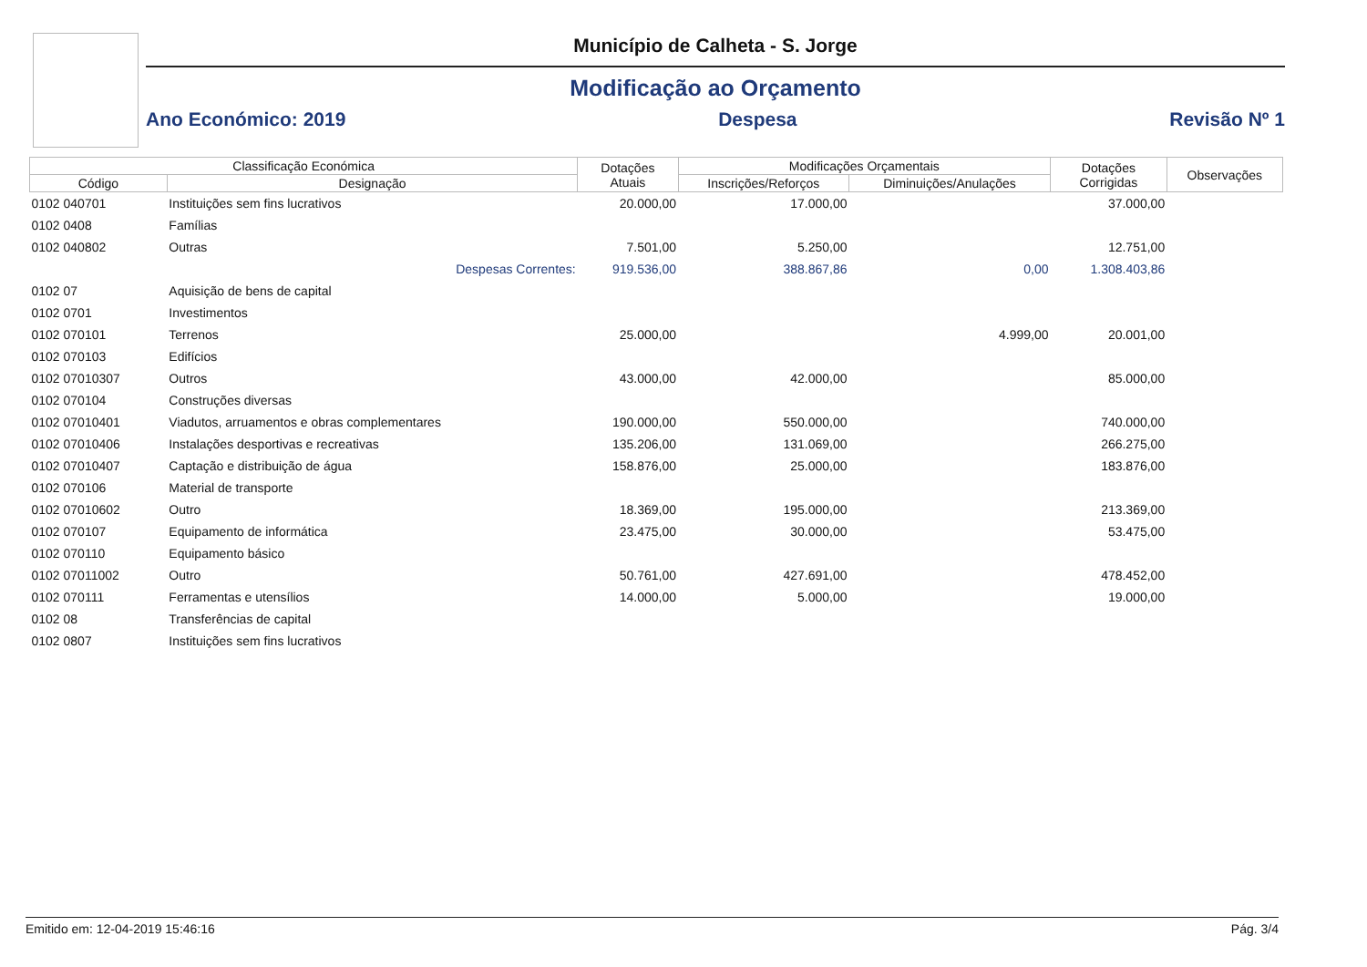Município de Calheta - S. Jorge
Modificação ao Orçamento
Ano Económico: 2019 Despesa Revisão Nº 1
| Classificação Económica | | Dotações Atuais | Modificações Orçamentais | | Dotações Corrigidas | Observações |
| --- | --- | --- | --- | --- | --- | --- |
| Código | Designação | | Inscrições/Reforços | Diminuições/Anulações | | |
| 0102 040701 | Instituições sem fins lucrativos | 20.000,00 | 17.000,00 | | 37.000,00 | |
| 0102 0408 | Famílias | | | | | |
| 0102 040802 | Outras | 7.501,00 | 5.250,00 | | 12.751,00 | |
| | Despesas Correntes: | 919.536,00 | 388.867,86 | 0,00 | 1.308.403,86 | |
| 0102 07 | Aquisição de bens de capital | | | | | |
| 0102 0701 | Investimentos | | | | | |
| 0102 070101 | Terrenos | 25.000,00 | | 4.999,00 | 20.001,00 | |
| 0102 070103 | Edifícios | | | | | |
| 0102 07010307 | Outros | 43.000,00 | 42.000,00 | | 85.000,00 | |
| 0102 070104 | Construções diversas | | | | | |
| 0102 07010401 | Viadutos, arruamentos e obras complementares | 190.000,00 | 550.000,00 | | 740.000,00 | |
| 0102 07010406 | Instalações desportivas e recreativas | 135.206,00 | 131.069,00 | | 266.275,00 | |
| 0102 07010407 | Captação e distribuição de água | 158.876,00 | 25.000,00 | | 183.876,00 | |
| 0102 070106 | Material de transporte | | | | | |
| 0102 07010602 | Outro | 18.369,00 | 195.000,00 | | 213.369,00 | |
| 0102 070107 | Equipamento de informática | 23.475,00 | 30.000,00 | | 53.475,00 | |
| 0102 070110 | Equipamento básico | | | | | |
| 0102 07011002 | Outro | 50.761,00 | 427.691,00 | | 478.452,00 | |
| 0102 070111 | Ferramentas e utensílios | 14.000,00 | 5.000,00 | | 19.000,00 | |
| 0102 08 | Transferências de capital | | | | | |
| 0102 0807 | Instituições sem fins lucrativos | | | | | |
Emitido em: 12-04-2019 15:46:16 Pág. 3/4